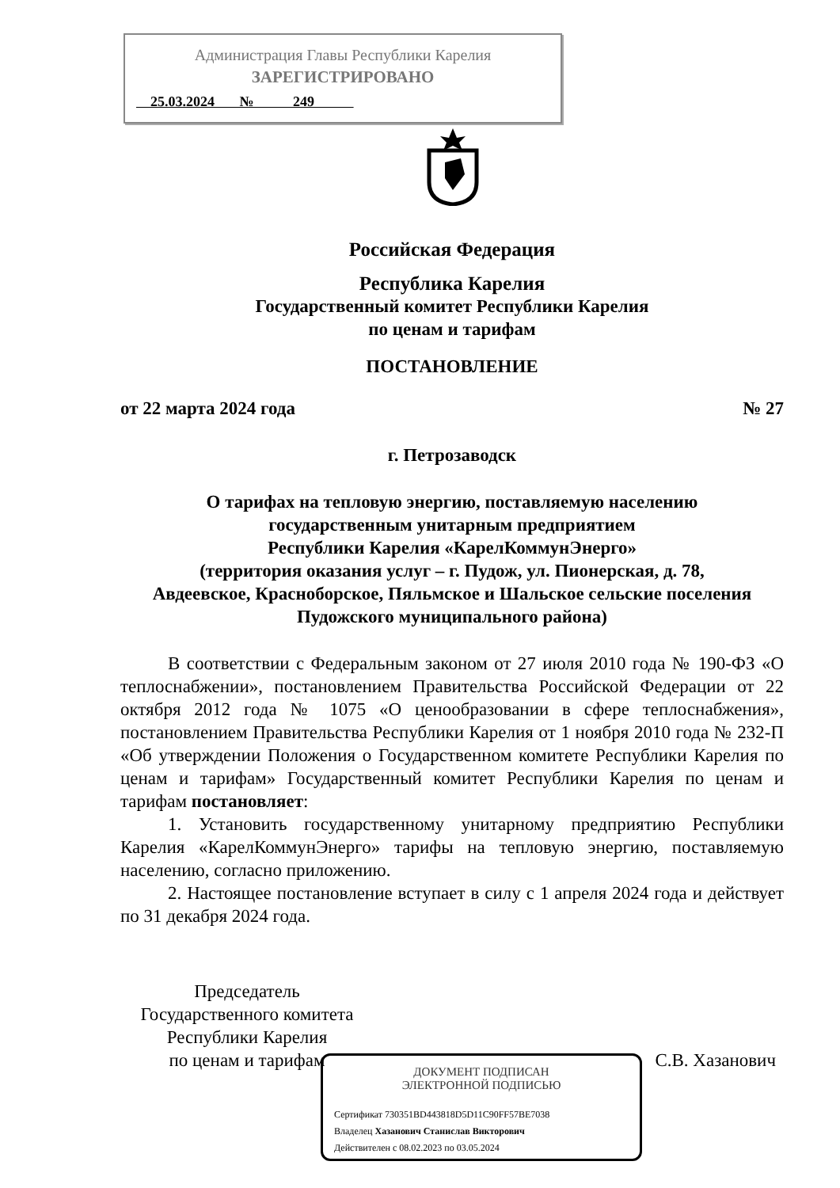Администрация Главы Республики Карелия
ЗАРЕГИСТРИРОВАНО
25.03.2024 № 249
Российская Федерация
Республика Карелия
Государственный комитет Республики Карелия
по ценам и тарифам
ПОСТАНОВЛЕНИЕ
от 22 марта 2024 года № 27
г. Петрозаводск
О тарифах на тепловую энергию, поставляемую населению
государственным унитарным предприятием
Республики Карелия «КарелКоммунЭнерго»
(территория оказания услуг – г. Пудож, ул. Пионерская, д. 78,
Авдеевское, Красноборское, Пяльмское и Шальское сельские поселения
Пудожского муниципального района)
В соответствии с Федеральным законом от 27 июля 2010 года № 190-ФЗ «О теплоснабжении», постановлением Правительства Российской Федерации от 22 октября 2012 года № 1075 «О ценообразовании в сфере теплоснабжения», постановлением Правительства Республики Карелия от 1 ноября 2010 года № 232-П «Об утверждении Положения о Государственном комитете Республики Карелия по ценам и тарифам» Государственный комитет Республики Карелия по ценам и тарифам постановляет:
1. Установить государственному унитарному предприятию Республики Карелия «КарелКоммунЭнерго» тарифы на тепловую энергию, поставляемую населению, согласно приложению.
2. Настоящее постановление вступает в силу с 1 апреля 2024 года и действует по 31 декабря 2024 года.
Председатель
Государственного комитета
Республики Карелия
по ценам и тарифам
С.В. Хазанович
ДОКУМЕНТ ПОДПИСАН
ЭЛЕКТРОННОЙ ПОДПИСЬЮ
Сертификат 730351BD443818D5D11C90FF57BE7038
Владелец Хазанович Станислав Викторович
Действителен с 08.02.2023 по 03.05.2024